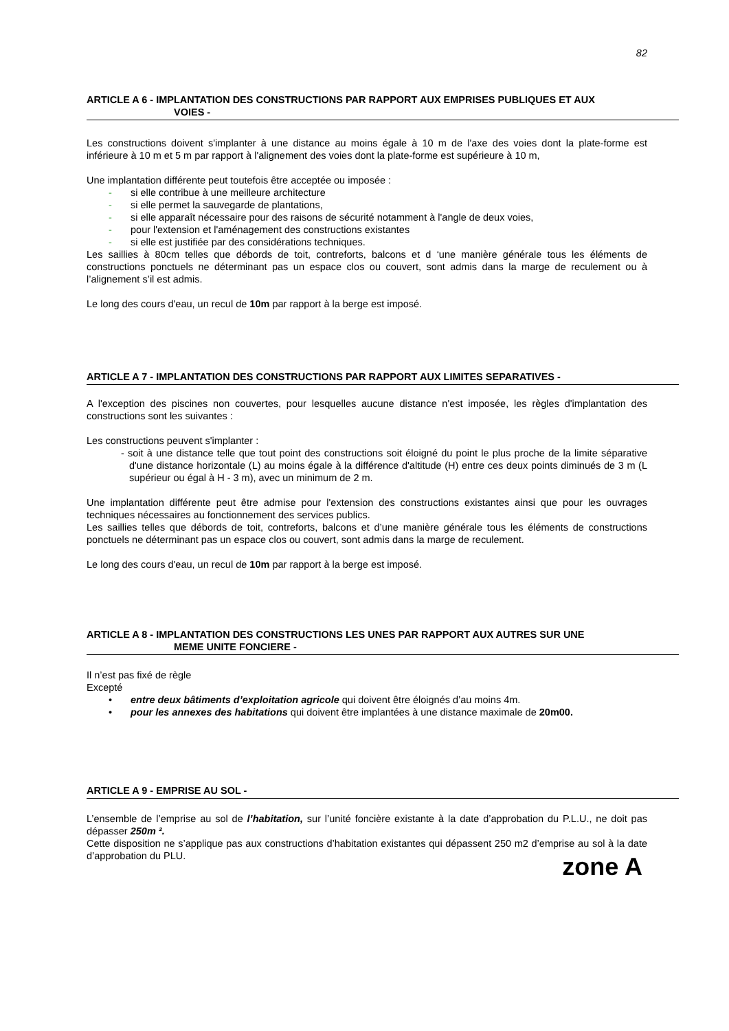82
ARTICLE A 6 - IMPLANTATION DES CONSTRUCTIONS PAR RAPPORT AUX EMPRISES PUBLIQUES ET AUX
VOIES -
Les constructions doivent s'implanter à une distance au moins égale à 10 m de l'axe des voies dont la plate-forme est inférieure à 10 m et 5 m par rapport à l'alignement des voies dont la plate-forme est supérieure à 10 m,
Une implantation différente peut toutefois être acceptée ou imposée :
- si elle contribue à une meilleure architecture
- si elle permet la sauvegarde de plantations,
- si elle apparaît nécessaire pour des raisons de sécurité notamment à l'angle de deux voies,
- pour l'extension et l'aménagement des constructions existantes
- si elle est justifiée par des considérations techniques.
Les saillies à 80cm telles que débords de toit, contreforts, balcons et d ‘une manière générale tous les éléments de constructions ponctuels ne déterminant pas un espace clos ou couvert, sont admis dans la marge de reculement ou à l’alignement s’il est admis.
Le long des cours d'eau, un recul de 10m par rapport à la berge est imposé.
ARTICLE A 7 - IMPLANTATION DES CONSTRUCTIONS PAR RAPPORT AUX LIMITES SEPARATIVES -
A l'exception des piscines non couvertes, pour lesquelles aucune distance n'est imposée, les règles d'implantation des constructions sont les suivantes :
Les constructions peuvent s'implanter :
- soit à une distance telle que tout point des constructions soit éloigné du point le plus proche de la limite séparative d'une distance horizontale (L) au moins égale à la différence d'altitude (H) entre ces deux points diminués de 3 m (L supérieur ou égal à H - 3 m), avec un minimum de 2 m.
Une implantation différente peut être admise pour l'extension des constructions existantes ainsi que pour les ouvrages techniques nécessaires au fonctionnement des services publics.
Les saillies telles que débords de toit, contreforts, balcons et d’une manière générale tous les éléments de constructions ponctuels ne déterminant pas un espace clos ou couvert, sont admis dans la marge de reculement.
Le long des cours d'eau, un recul de 10m par rapport à la berge est imposé.
ARTICLE A 8 - IMPLANTATION DES CONSTRUCTIONS LES UNES PAR RAPPORT AUX AUTRES SUR UNE
MEME UNITE FONCIERE -
Il n’est pas fixé de règle
Excepté
• entre deux bâtiments d’exploitation agricole qui doivent être éloignés d’au moins 4m.
• pour les annexes des habitations qui doivent être implantées à une distance maximale de 20m00.
ARTICLE A 9 - EMPRISE AU SOL -
L’ensemble de l’emprise au sol de l’habitation, sur l’unité foncière existante à la date d’approbation du P.L.U., ne doit pas dépasser 250m ².
Cette disposition ne s’applique pas aux constructions d’habitation existantes qui dépassent 250 m2 d’emprise au sol à la date d’approbation du PLU.
zone A